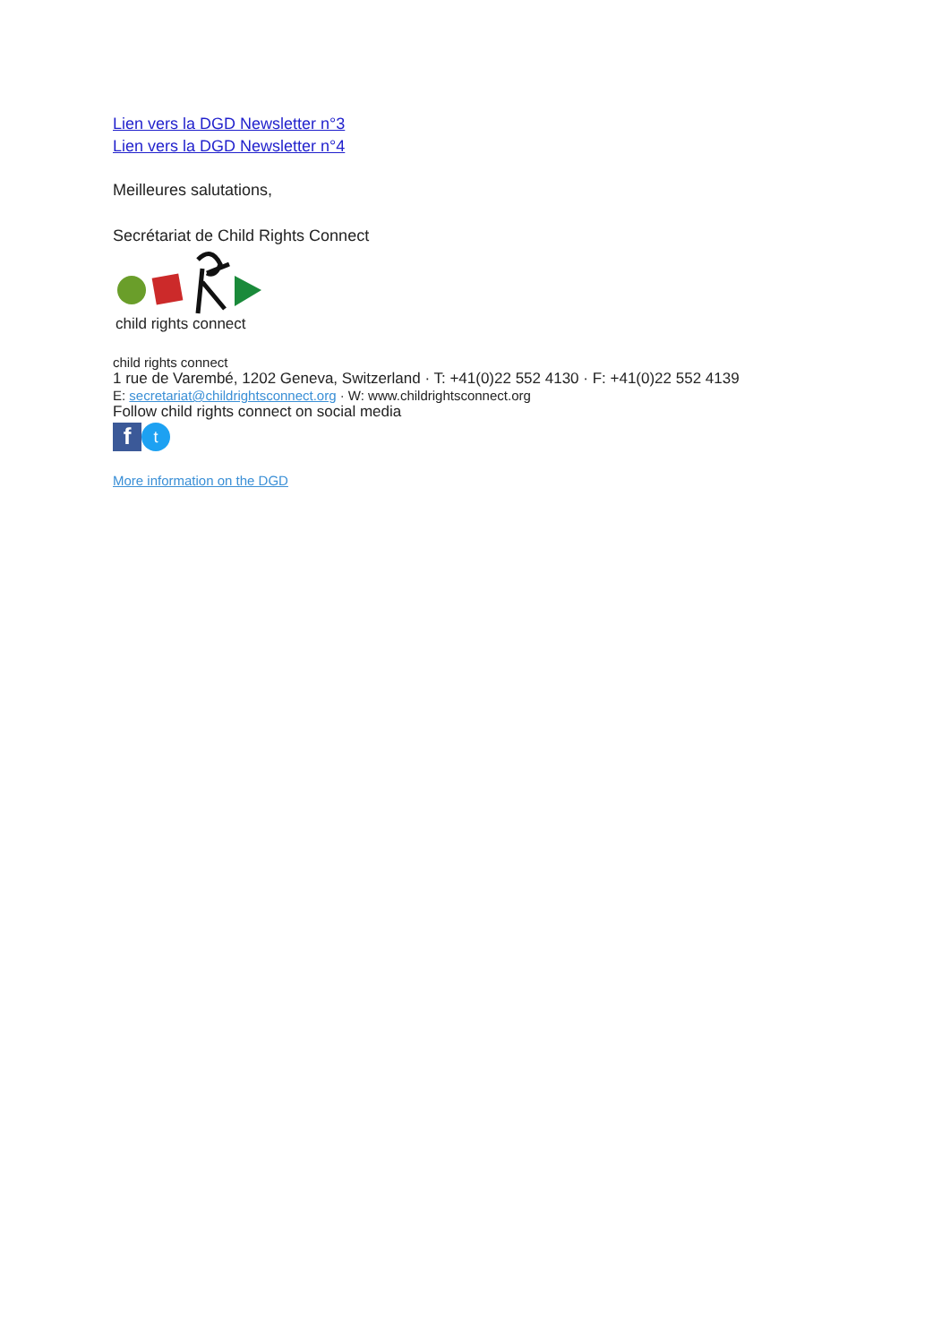Lien vers la DGD Newsletter n°3
Lien vers la DGD Newsletter n°4
Meilleures salutations,
Secrétariat de Child Rights Connect
child rights connect
child rights connect
1 rue de Varembé, 1202 Geneva, Switzerland · T: +41(0)22 552 4130 · F: +41(0)22 552 4139
E: secretariat@childrightsconnect.org · W: www.childrightsconnect.org
Follow child rights connect on social media
ft
More information on the DGD